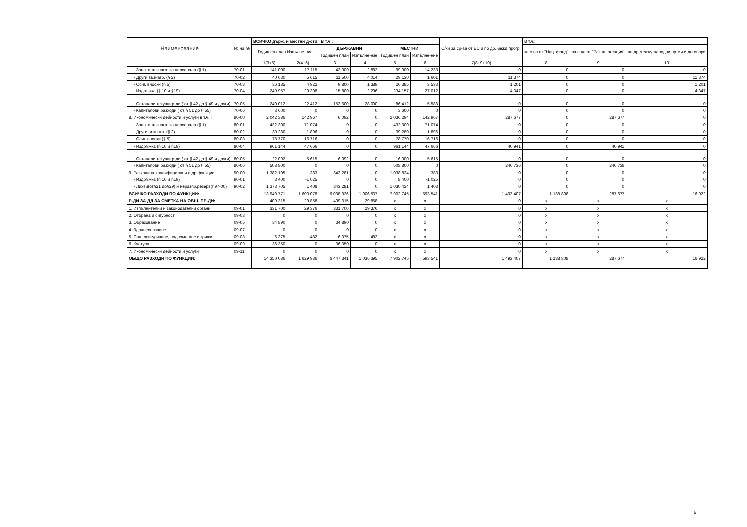| Наименование | № на §§ | ВСИЧКО държ. и местни д-сти | | В т.ч.: | | | | С/ки за ср-ва от ЕС и по др. межд.прогр. | В т.ч.: | | |
| --- | --- | --- | --- | --- | --- | --- | --- | --- | --- | --- | --- |
| | | Годишен план Изпълне-ние | | ДЪРЖАВНИ | | МЕСТНИ | | | за с-ва от "Нац. фонд" | за с-ва от "Разпл. агенция" | по др.между-народни пр-ми и договори |
| | | | | Годишен план | Изпълне-ние | Годишен план | Изпълне-ние | | | | |
| | | 1(3+5) | 2(4+6) | 3 | 4 | 5 | 6 | 7(8+9+10) | 8 | 9 | 10 |
| - Запл. и възнагр. за персонала (§ 1) | 70-01 | 141 000 | 17 115 | 42 000 | 2 882 | 99 000 | 14 233 | 0 | 0 | 0 | 0 |
| - Други възнагр. (§ 2) | 70-02 | 40 630 | 5 615 | 11 500 | 4 014 | 29 130 | 1 601 | 11 374 | 0 | 0 | 11 374 |
| - Осиг. вноски (§ 5) | 70-03 | 36 185 | 4 922 | 9 800 | 1 389 | 26 385 | 3 533 | 1 201 | 0 | 0 | 1 201 |
| - Издръжка (§ 10 и §19) | 70-04 | 249 957 | 29 308 | 15 800 | 2 296 | 234 157 | 27 012 | 4 347 | 0 | 0 | 4 347 |
| - Останали текущи р-ди ( от § 42 до § 49 и други) | 70-05 | 240 012 | 22 412 | 153 600 | 28 000 | 86 412 | -5 588 | 0 | 0 | 0 | 0 |
| - Капиталови разходи ( от § 51 до § 55) | 70-06 | 3 600 | 0 | 0 | 0 | 3 600 | 0 | 0 | 0 | 0 | 0 |
| 8. Икономически дейности и услуги в т.ч. : | 80-00 | 2 042 386 | 142 967 | 6 092 | 0 | 2 036 294 | 142 967 | 287 677 | 0 | 287 677 | 0 |
| - Запл. и възнагр. за персонала (§ 1) | 80-01 | 432 300 | 71 074 | 0 | 0 | 432 300 | 71 074 | 0 | 0 | 0 | 0 |
| - Други възнагр. (§ 2) | 80-02 | 39 280 | 1 896 | 0 | 0 | 39 280 | 1 896 | 0 | 0 | 0 | 0 |
| - Осиг. вноски (§ 5) | 80-03 | 78 770 | 16 716 | 0 | 0 | 78 770 | 16 716 | 0 | 0 | 0 | 0 |
| - Издръжка (§ 10 и §19) | 80-04 | 961 144 | 47 666 | 0 | 0 | 961 144 | 47 666 | 40 941 | 0 | 40 941 | 0 |
| - Останали текущи р-ди ( от § 42 до § 49 и други) | 80-05 | 22 092 | 5 615 | 6 092 | 0 | 16 000 | 5 615 | 0 | 0 | 0 | 0 |
| - Капиталови разходи ( от § 51 до § 55) | 80-06 | 508 800 | 0 | 0 | 0 | 508 800 | 0 | 246 736 | 0 | 246 736 | 0 |
| 9. Разходи некласифицирани в др.функции | 90-00 | 1 382 105 | 383 | 343 281 | 0 | 1 038 824 | 383 | 0 | 0 | 0 | 0 |
| - Издръжка (§ 10 и §19) | 90-01 | 8 400 | -1 025 | 0 | 0 | 8 400 | -1 025 | 0 | 0 | 0 | 0 |
| - Лихви(от§21 до§29) и неразпр.резерв(§97-00) | 90-02 | 1 373 705 | 1 408 | 343 281 | 0 | 1 030 424 | 1 408 | 0 | 0 | 0 | 0 |
| ВСИЧКО РАЗХОДИ ПО ФУНКЦИИ: | | 13 940 771 | 1 600 078 | 6 038 026 | 1 006 537 | 7 902 745 | 593 541 | 1 493 407 | 1 188 808 | 287 677 | 16 922 |
| Р-ДИ ЗА ДД ЗА СМЕТКА НА ОБЩ. ПР-ДИ: | | 409 315 | 29 858 | 409 315 | 29 858 | x | x | 0 | x | x | x |
| 1. Изпълнителни и законодателни органи | 09-01 | 331 700 | 29 376 | 331 700 | 29 376 | x | x | 0 | x | x | x |
| 2. Отбрана и сигурност | 09-03 | 0 | 0 | 0 | 0 | x | x | 0 | x | x | x |
| 3. Образование | 09-05 | 34 890 | 0 | 34 890 | 0 | x | x | 0 | x | x | x |
| 4. Здравеопазване | 09-07 | 0 | 0 | 0 | 0 | x | x | 0 | x | x | x |
| 5. Соц. осигуряване, подпомагане и грижи | 09-08 | 6 375 | 482 | 6 375 | 482 | x | x | 0 | x | x | x |
| 6. Култура | 09-09 | 36 350 | 0 | 36 350 | 0 | x | x | 0 | x | x | x |
| 7. Икономически дейности и услуги | 09-11 | 0 | 0 | 0 | 0 | x | x | 0 | x | x | x |
| ОБЩО РАЗХОДИ ПО ФУНКЦИИ: | | 14 350 086 | 1 629 936 | 6 447 341 | 1 036 395 | 7 902 745 | 593 541 | 1 493 407 | 1 188 808 | 287 677 | 16 922 |
6